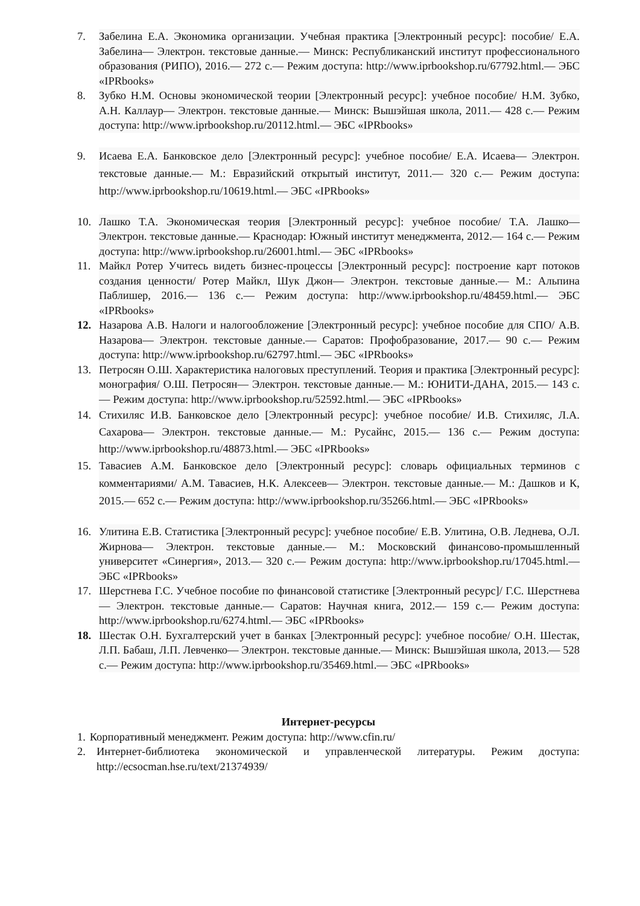7. Забелина Е.А. Экономика организации. Учебная практика [Электронный ресурс]: пособие/ Е.А. Забелина— Электрон. текстовые данные.— Минск: Республиканский институт профессионального образования (РИПО), 2016.— 272 c.— Режим доступа: http://www.iprbookshop.ru/67792.html.— ЭБС «IPRbooks»
8. Зубко Н.М. Основы экономической теории [Электронный ресурс]: учебное пособие/ Н.М. Зубко, А.Н. Каллаур— Электрон. текстовые данные.— Минск: Вышэйшая школа, 2011.— 428 c.— Режим доступа: http://www.iprbookshop.ru/20112.html.— ЭБС «IPRbooks»
9. Исаева Е.А. Банковское дело [Электронный ресурс]: учебное пособие/ Е.А. Исаева— Электрон. текстовые данные.— М.: Евразийский открытый институт, 2011.— 320 c.— Режим доступа: http://www.iprbookshop.ru/10619.html.— ЭБС «IPRbooks»
10. Лашко Т.А. Экономическая теория [Электронный ресурс]: учебное пособие/ Т.А. Лашко— Электрон. текстовые данные.— Краснодар: Южный институт менеджмента, 2012.— 164 c.— Режим доступа: http://www.iprbookshop.ru/26001.html.— ЭБС «IPRbooks»
11. Майкл Ротер Учитесь видеть бизнес-процессы [Электронный ресурс]: построение карт потоков создания ценности/ Ротер Майкл, Шук Джон— Электрон. текстовые данные.— М.: Альпина Паблишер, 2016.— 136 c.— Режим доступа: http://www.iprbookshop.ru/48459.html.— ЭБС «IPRbooks»
12. Назарова А.В. Налоги и налогообложение [Электронный ресурс]: учебное пособие для СПО/ А.В. Назарова— Электрон. текстовые данные.— Саратов: Профобразование, 2017.— 90 c.— Режим доступа: http://www.iprbookshop.ru/62797.html.— ЭБС «IPRbooks»
13. Петросян О.Ш. Характеристика налоговых преступлений. Теория и практика [Электронный ресурс]: монография/ О.Ш. Петросян— Электрон. текстовые данные.— М.: ЮНИТИ-ДАНА, 2015.— 143 c.— Режим доступа: http://www.iprbookshop.ru/52592.html.— ЭБС «IPRbooks»
14. Стихиляс И.В. Банковское дело [Электронный ресурс]: учебное пособие/ И.В. Стихиляс, Л.А. Сахарова— Электрон. текстовые данные.— М.: Русайнс, 2015.— 136 c.— Режим доступа: http://www.iprbookshop.ru/48873.html.— ЭБС «IPRbooks»
15. Тавасиев А.М. Банковское дело [Электронный ресурс]: словарь официальных терминов с комментариями/ А.М. Тавасиев, Н.К. Алексеев— Электрон. текстовые данные.— М.: Дашков и К, 2015.— 652 c.— Режим доступа: http://www.iprbookshop.ru/35266.html.— ЭБС «IPRbooks»
16. Улитина Е.В. Статистика [Электронный ресурс]: учебное пособие/ Е.В. Улитина, О.В. Леднева, О.Л. Жирнова— Электрон. текстовые данные.— М.: Московский финансово-промышленный университет «Синергия», 2013.— 320 c.— Режим доступа: http://www.iprbookshop.ru/17045.html.— ЭБС «IPRbooks»
17. Шерстнева Г.С. Учебное пособие по финансовой статистике [Электронный ресурс]/ Г.С. Шерстнева— Электрон. текстовые данные.— Саратов: Научная книга, 2012.— 159 c.— Режим доступа: http://www.iprbookshop.ru/6274.html.— ЭБС «IPRbooks»
18. Шестак О.Н. Бухгалтерский учет в банках [Электронный ресурс]: учебное пособие/ О.Н. Шестак, Л.П. Бабаш, Л.П. Левченко— Электрон. текстовые данные.— Минск: Вышэйшая школа, 2013.— 528 c.— Режим доступа: http://www.iprbookshop.ru/35469.html.— ЭБС «IPRbooks»
Интернет-ресурсы
1. Корпоративный менеджмент. Режим доступа: http://www.cfin.ru/
2. Интернет-библиотека экономической и управленческой литературы. Режим доступа: http://ecsocman.hse.ru/text/21374939/